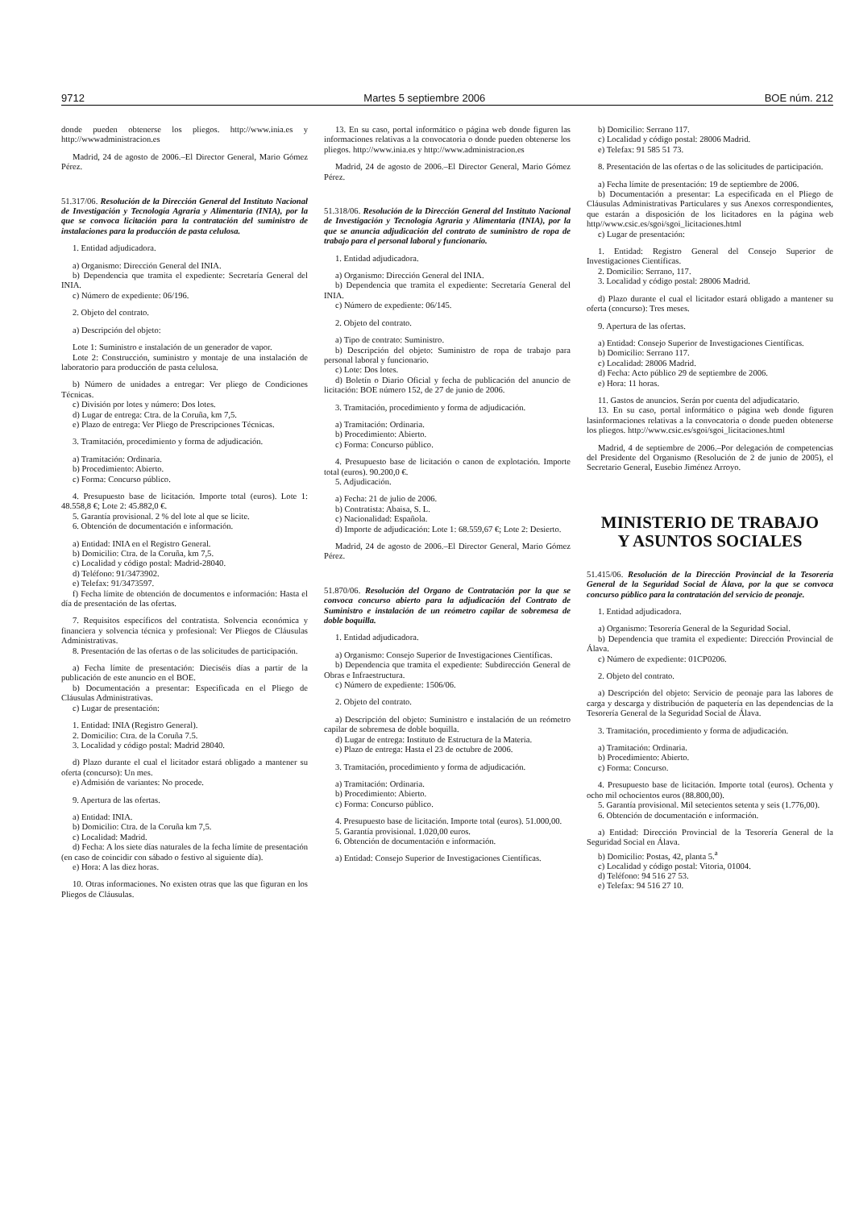9712 Martes 5 septiembre 2006 BOE núm. 212
donde pueden obtenerse los pliegos. http://www.inia.es y http://wwwadministracion.es
Madrid, 24 de agosto de 2006.–El Director General, Mario Gómez Pérez.
51.317/06. Resolución de la Dirección General del Instituto Nacional de Investigación y Tecnología Agraria y Alimentaria (INIA), por la que se convoca licitación para la contratación del suministro de instalaciones para la producción de pasta celulosa.
1. Entidad adjudicadora.
a) Organismo: Dirección General del INIA.
b) Dependencia que tramita el expediente: Secretaría General del INIA.
c) Número de expediente: 06/196.
2. Objeto del contrato.
a) Descripción del objeto:
Lote 1: Suministro e instalación de un generador de vapor.
Lote 2: Construcción, suministro y montaje de una instalación de laboratorio para producción de pasta celulosa.
b) Número de unidades a entregar: Ver pliego de Condiciones Técnicas.
c) División por lotes y número: Dos lotes.
d) Lugar de entrega: Ctra. de la Coruña, km 7,5.
e) Plazo de entrega: Ver Pliego de Prescripciones Técnicas.
3. Tramitación, procedimiento y forma de adjudicación.
a) Tramitación: Ordinaria.
b) Procedimiento: Abierto.
c) Forma: Concurso público.
4. Presupuesto base de licitación. Importe total (euros). Lote 1: 48.558,8 €; Lote 2: 45.882,0 €.
5. Garantía provisional. 2 % del lote al que se licite.
6. Obtención de documentación e información.
a) Entidad: INIA en el Registro General.
b) Domicilio: Ctra. de la Coruña, km 7,5.
c) Localidad y código postal: Madrid-28040.
d) Teléfono: 91/3473902.
e) Telefax: 91/3473597.
f) Fecha límite de obtención de documentos e información: Hasta el día de presentación de las ofertas.
7. Requisitos específicos del contratista. Solvencia económica y financiera y solvencia técnica y profesional: Ver Pliegos de Cláusulas Administrativas.
8. Presentación de las ofertas o de las solicitudes de participación.
a) Fecha límite de presentación: Dieciséis días a partir de la publicación de este anuncio en el BOE.
b) Documentación a presentar: Especificada en el Pliego de Cláusulas Administrativas.
c) Lugar de presentación:
1. Entidad: INIA (Registro General).
2. Domicilio: Ctra. de la Coruña 7.5.
3. Localidad y código postal: Madrid 28040.
d) Plazo durante el cual el licitador estará obligado a mantener su oferta (concurso): Un mes.
e) Admisión de variantes: No procede.
9. Apertura de las ofertas.
a) Entidad: INIA.
b) Domicilio: Ctra. de la Coruña km 7,5.
c) Localidad: Madrid.
d) Fecha: A los siete días naturales de la fecha límite de presentación (en caso de coincidir con sábado o festivo al siguiente día).
e) Hora: A las diez horas.
10. Otras informaciones. No existen otras que las que figuran en los Pliegos de Cláusulas.
13. En su caso, portal informático o página web donde figuren las informaciones relativas a la convocatoria o donde pueden obtenerse los pliegos. http://www.inia.es y http://www.administracion.es
Madrid, 24 de agosto de 2006.–El Director General, Mario Gómez Pérez.
51.318/06. Resolución de la Dirección General del Instituto Nacional de Investigación y Tecnología Agraria y Alimentaria (INIA), por la que se anuncia adjudicación del contrato de suministro de ropa de trabajo para el personal laboral y funcionario.
1. Entidad adjudicadora.
a) Organismo: Dirección General del INIA.
b) Dependencia que tramita el expediente: Secretaría General del INIA.
c) Número de expediente: 06/145.
2. Objeto del contrato.
a) Tipo de contrato: Suministro.
b) Descripción del objeto: Suministro de ropa de trabajo para personal laboral y funcionario.
c) Lote: Dos lotes.
d) Boletín o Diario Oficial y fecha de publicación del anuncio de licitación: BOE número 152, de 27 de junio de 2006.
3. Tramitación, procedimiento y forma de adjudicación.
a) Tramitación: Ordinaria.
b) Procedimiento: Abierto.
c) Forma: Concurso público.
4. Presupuesto base de licitación o canon de explotación. Importe total (euros). 90.200,0 €.
5. Adjudicación.
a) Fecha: 21 de julio de 2006.
b) Contratista: Abaisa, S. L.
c) Nacionalidad: Española.
d) Importe de adjudicación: Lote 1: 68.559,67 €; Lote 2: Desierto.
Madrid, 24 de agosto de 2006.–El Director General, Mario Gómez Pérez.
51.870/06. Resolución del Organo de Contratación por la que se convoca concurso abierto para la adjudicación del Contrato de Suministro e instalación de un reómetro capilar de sobremesa de doble boquilla.
1. Entidad adjudicadora.
a) Organismo: Consejo Superior de Investigaciones Científicas.
b) Dependencia que tramita el expediente: Subdirección General de Obras e Infraestructura.
c) Número de expediente: 1506/06.
2. Objeto del contrato.
a) Descripción del objeto: Suministro e instalación de un reómetro capilar de sobremesa de doble boquilla.
d) Lugar de entrega: Instituto de Estructura de la Materia.
e) Plazo de entrega: Hasta el 23 de octubre de 2006.
3. Tramitación, procedimiento y forma de adjudicación.
a) Tramitación: Ordinaria.
b) Procedimiento: Abierto.
c) Forma: Concurso público.
4. Presupuesto base de licitación. Importe total (euros). 51.000,00.
5. Garantía provisional. 1.020,00 euros.
6. Obtención de documentación e información.
a) Entidad: Consejo Superior de Investigaciones Científicas.
b) Domicilio: Serrano 117.
c) Localidad y código postal: 28006 Madrid.
e) Telefax: 91 585 51 73.
8. Presentación de las ofertas o de las solicitudes de participación.
a) Fecha límite de presentación: 19 de septiembre de 2006.
b) Documentación a presentar: La especificada en el Pliego de Cláusulas Administrativas Particulares y sus Anexos correspondientes, que estarán a disposición de los licitadores en la página web http//www.csic.es/sgoi/sgoi_licitaciones.html
c) Lugar de presentación:
1. Entidad: Registro General del Consejo Superior de Investigaciones Científicas.
2. Domicilio: Serrano, 117.
3. Localidad y código postal: 28006 Madrid.
d) Plazo durante el cual el licitador estará obligado a mantener su oferta (concurso): Tres meses.
9. Apertura de las ofertas.
a) Entidad: Consejo Superior de Investigaciones Científicas.
b) Domicilio: Serrano 117.
c) Localidad: 28006 Madrid.
d) Fecha: Acto público 29 de septiembre de 2006.
e) Hora: 11 horas.
11. Gastos de anuncios. Serán por cuenta del adjudicatario.
13. En su caso, portal informático o página web donde figuren lasinformaciones relativas a la convocatoria o donde pueden obtenerse los pliegos. http://www.csic.es/sgoi/sgoi_licitaciones.html
Madrid, 4 de septiembre de 2006.–Por delegación de competencias del Presidente del Organismo (Resolución de 2 de junio de 2005), el Secretario General, Eusebio Jiménez Arroyo.
MINISTERIO DE TRABAJO
Y ASUNTOS SOCIALES
51.415/06. Resolución de la Dirección Provincial de la Tesorería General de la Seguridad Social de Álava, por la que se convoca concurso público para la contratación del servicio de peonaje.
1. Entidad adjudicadora.
a) Organismo: Tesorería General de la Seguridad Social.
b) Dependencia que tramita el expediente: Dirección Provincial de Álava.
c) Número de expediente: 01CP0206.
2. Objeto del contrato.
a) Descripción del objeto: Servicio de peonaje para las labores de carga y descarga y distribución de paquetería en las dependencias de la Tesorería General de la Seguridad Social de Álava.
3. Tramitación, procedimiento y forma de adjudicación.
a) Tramitación: Ordinaria.
b) Procedimiento: Abierto.
c) Forma: Concurso.
4. Presupuesto base de licitación. Importe total (euros). Ochenta y ocho mil ochocientos euros (88.800,00).
5. Garantía provisional. Mil setecientos setenta y seis (1.776,00).
6. Obtención de documentación e información.
a) Entidad: Dirección Provincial de la Tesorería General de la Seguridad Social en Álava.
b) Domicilio: Postas, 42, planta 5.<sup>a</sup>
c) Localidad y código postal: Vitoria, 01004.
d) Teléfono: 94 516 27 53.
e) Telefax: 94 516 27 10.